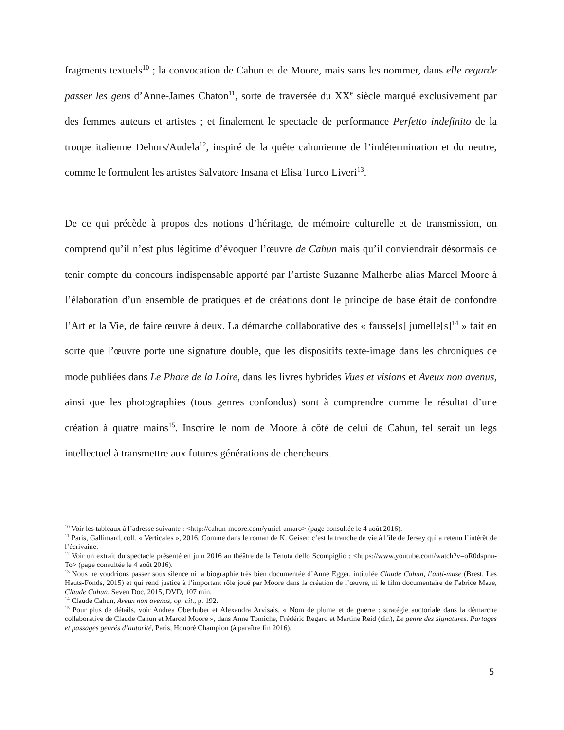fragments textuels<sup>10</sup> ; la convocation de Cahun et de Moore, mais sans les nommer, dans elle regarde passer les gens d’Anne-James Chaton<sup>11</sup>, sorte de traversée du XX<sup>e</sup> siècle marqué exclusivement par des femmes auteurs et artistes ; et finalement le spectacle de performance Perfetto indefinito de la troupe italienne Dehors/Audela<sup>12</sup>, inspiré de la quête cahunienne de l’indétermination et du neutre, comme le formulent les artistes Salvatore Insana et Elisa Turco Liveri<sup>13</sup>.
De ce qui précède à propos des notions d’héritage, de mémoire culturelle et de transmission, on comprend qu’il n’est plus légitime d’évoquer l’œuvre de Cahun mais qu’il conviendrait désormais de tenir compte du concours indispensable apporté par l’artiste Suzanne Malherbe alias Marcel Moore à l’élaboration d’un ensemble de pratiques et de créations dont le principe de base était de confondre l’Art et la Vie, de faire œuvre à deux. La démarche collaborative des « fausse[s] jumelle[s]<sup>14</sup> » fait en sorte que l’œuvre porte une signature double, que les dispositifs texte-image dans les chroniques de mode publiées dans Le Phare de la Loire, dans les livres hybrides Vues et visions et Aveux non avenus, ainsi que les photographies (tous genres confondus) sont à comprendre comme le résultat d’une création à quatre mains<sup>15</sup>. Inscrire le nom de Moore à côté de celui de Cahun, tel serait un legs intellectuel à transmettre aux futures générations de chercheurs.
<sup>10</sup> Voir les tableaux à l’adresse suivante : <http://cahun-moore.com/yuriel-amaro> (page consultée le 4 août 2016).
<sup>11</sup> Paris, Gallimard, coll. « Verticales », 2016. Comme dans le roman de K. Geiser, c’est la tranche de vie à l’île de Jersey qui a retenu l’intérêt de l’écrivaine.
<sup>12</sup> Voir un extrait du spectacle présenté en juin 2016 au théâtre de la Tenuta dello Scompiglio : <https://www.youtube.com/watch?v=oR0dspnu-To> (page consultée le 4 août 2016).
<sup>13</sup> Nous ne voudrions passer sous silence ni la biographie très bien documentée d’Anne Egger, intitulée Claude Cahun, l’anti-muse (Brest, Les Hauts-Fonds, 2015) et qui rend justice à l’important rôle joué par Moore dans la création de l’œuvre, ni le film documentaire de Fabrice Maze, Claude Cahun, Seven Doc, 2015, DVD, 107 min.
<sup>14</sup> Claude Cahun, Aveux non avenus, op. cit., p. 192.
<sup>15</sup> Pour plus de détails, voir Andrea Oberhuber et Alexandra Arvisais, « Nom de plume et de guerre : stratégie auctoriale dans la démarche collaborative de Claude Cahun et Marcel Moore », dans Anne Tomiche, Frédéric Regard et Martine Reid (dir.), Le genre des signatures. Partages et passages genrés d’autorité, Paris, Honoré Champion (à paraître fin 2016).
5